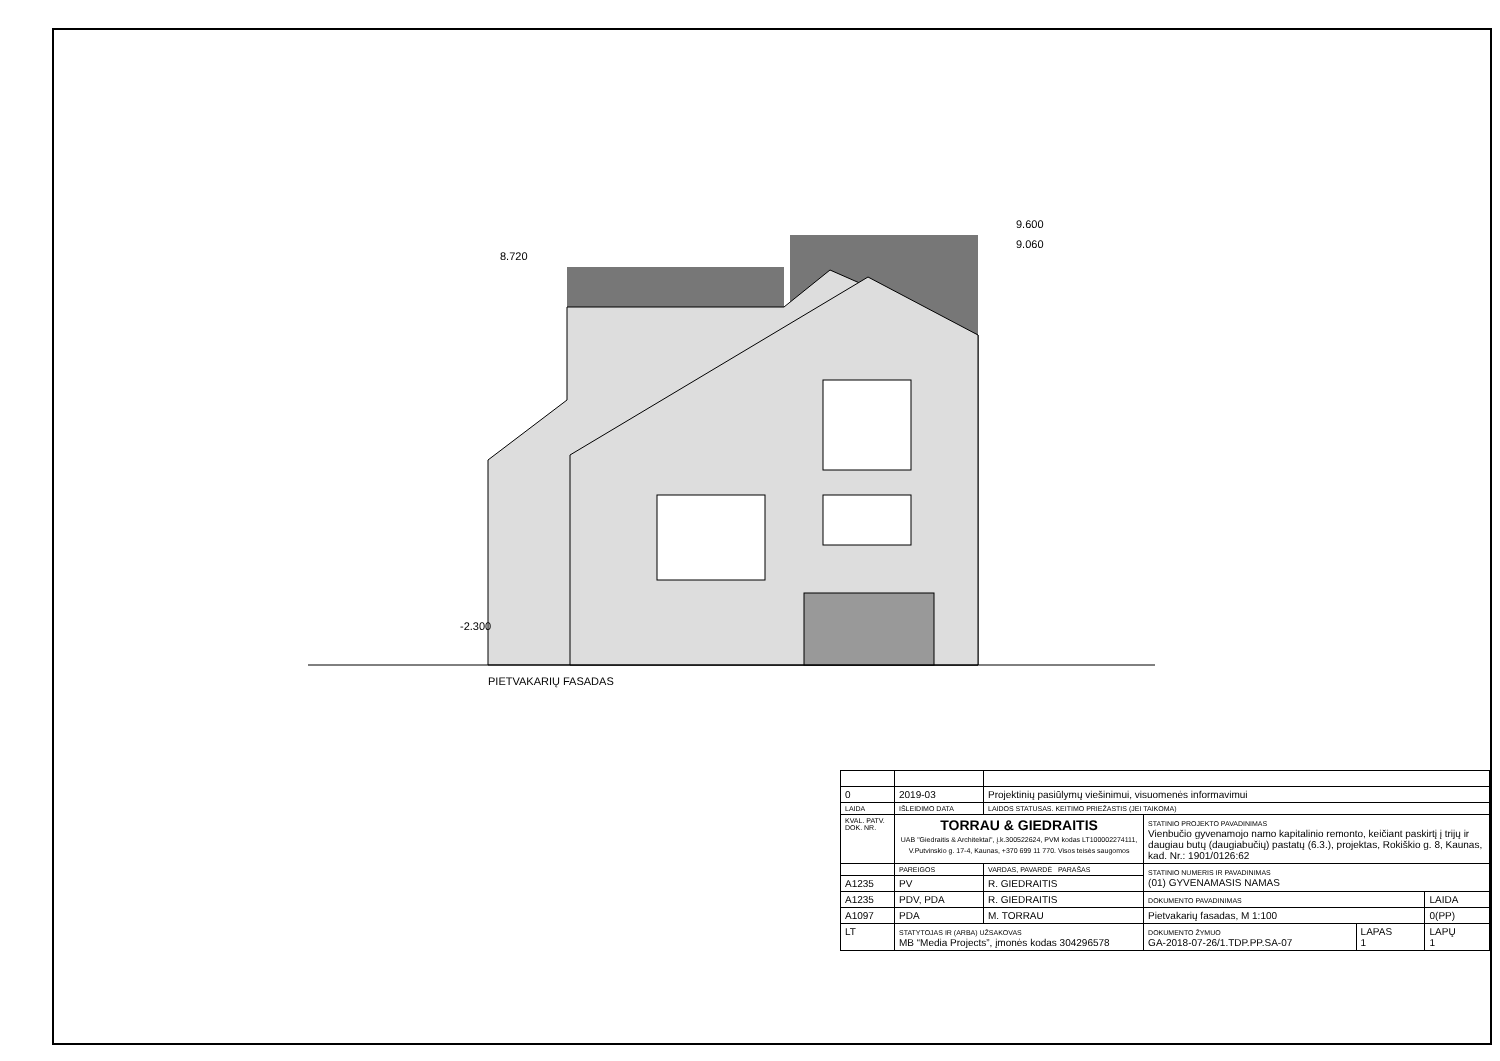-2.300
8.720
9.600
9.060
PIETVAKARIŲ FASADAS
| 0 | 2019-03 | Projektinių pasiūlymų viešinimui, visuomenės informavimui | | | |
| LAIDA | IŠLEIDIMO DATA | LAIDOS STATUSAS. KEITIMO PRIEŽASTIS (JEI TAIKOMA) | | | |
| KVAL. PATV. DOK. NR. | TORRAU & GIEDRAITIS UAB "Giedraitis & Architektai", į.k.300522624, PVM kodas LT100002274111, V.Putvinskio g. 17-4, Kaunas, +370 699 11 770. Visos teisės saugomos | | STATINIO PROJEKTO PAVADINIMAS Vienbučio gyvenamojo namo kapitalinio remonto, keičiant paskirtį į trijų ir daugiau butų (daugiabučių) pastatų (6.3.), projektas, Rokiškio g. 8, Kaunas, kad. Nr.: 1901/0126:62 | | |
| | PAREIGOS | VARDAS, PAVARDĖ PARAŠAS | STATINIO NUMERIS IR PAVADINIMAS (01) GYVENAMASIS NAMAS | | |
| A1235 | PV | R. GIEDRAITIS | | | |
| A1235 | PDV, PDA | R. GIEDRAITIS | DOKUMENTO PAVADINIMAS | | LAIDA |
| A1097 | PDA | M. TORRAU | Pietvakarių fasadas, M 1:100 | | 0(PP) |
| LT | STATYTOJAS IR (ARBA) UŽSAKOVAS MB “Media Projects”, įmonės kodas 304296578 | | DOKUMENTO ŽYMUO GA-2018-07-26/1.TDP.PP.SA-07 | LAPAS 1 | LAPŲ 1 |